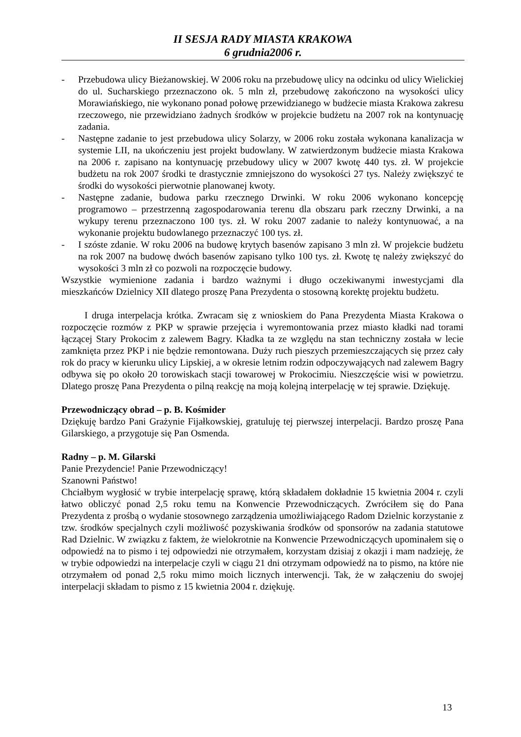II SESJA RADY MIASTA KRAKOWA
6 grudnia2006 r.
- Przebudowa ulicy Bieżanowskiej. W 2006 roku na przebudowę ulicy na odcinku od ulicy Wielickiej do ul. Sucharskiego przeznaczono ok. 5 mln zł, przebudowę zakończono na wysokości ulicy Morawiańskiego, nie wykonano ponad połowę przewidzianego w budżecie miasta Krakowa zakresu rzeczowego, nie przewidziano żadnych środków w projekcie budżetu na 2007 rok na kontynuację zadania.
- Następne zadanie to jest przebudowa ulicy Solarzy, w 2006 roku została wykonana kanalizacja w systemie LII, na ukończeniu jest projekt budowlany. W zatwierdzonym budżecie miasta Krakowa na 2006 r. zapisano na kontynuację przebudowy ulicy w 2007 kwotę 440 tys. zł. W projekcie budżetu na rok 2007 środki te drastycznie zmniejszono do wysokości 27 tys. Należy zwiększyć te środki do wysokości pierwotnie planowanej kwoty.
- Następne zadanie, budowa parku rzecznego Drwinki. W roku 2006 wykonano koncepcję programowo – przestrzenną zagospodarowania terenu dla obszaru park rzeczny Drwinki, a na wykupy terenu przeznaczono 100 tys. zł. W roku 2007 zadanie to należy kontynuować, a na wykonanie projektu budowlanego przeznaczyć 100 tys. zł.
- I szóste zdanie. W roku 2006 na budowę krytych basenów zapisano 3 mln zł. W projekcie budżetu na rok 2007 na budowę dwóch basenów zapisano tylko 100 tys. zł. Kwotę tę należy zwiększyć do wysokości 3 mln zł co pozwoli na rozpoczęcie budowy.
Wszystkie wymienione zadania i bardzo ważnymi i długo oczekiwanymi inwestycjami dla mieszkańców Dzielnicy XII dlatego proszę Pana Prezydenta o stosowną korektę projektu budżetu.
I druga interpelacja krótka. Zwracam się z wnioskiem do Pana Prezydenta Miasta Krakowa o rozpoczęcie rozmów z PKP w sprawie przejęcia i wyremontowania przez miasto kładki nad torami łączącej Stary Prokocim z zalewem Bagry. Kładka ta ze względu na stan techniczny została w lecie zamknięta przez PKP i nie będzie remontowana. Duży ruch pieszych przemieszczających się przez cały rok do pracy w kierunku ulicy Lipskiej, a w okresie letnim rodzin odpoczywających nad zalewem Bagry odbywa się po około 20 torowiskach stacji towarowej w Prokocimiu. Nieszczęście wisi w powietrzu. Dlatego proszę Pana Prezydenta o pilną reakcję na moją kolejną interpelację w tej sprawie. Dziękuję.
Przewodniczący obrad – p. B. Kośmider
Dziękuję bardzo Pani Grażynie Fijałkowskiej, gratuluję tej pierwszej interpelacji. Bardzo proszę Pana Gilarskiego, a przygotuje się Pan Osmenda.
Radny – p. M. Gilarski
Panie Prezydencie! Panie Przewodniczący!
Szanowni Państwo!
Chciałbym wygłosić w trybie interpelację sprawę, którą składałem dokładnie 15 kwietnia 2004 r. czyli łatwo obliczyć ponad 2,5 roku temu na Konwencie Przewodniczących. Zwróciłem się do Pana Prezydenta z prośbą o wydanie stosownego zarządzenia umożliwiającego Radom Dzielnic korzystanie z tzw. środków specjalnych czyli możliwość pozyskiwania środków od sponsorów na zadania statutowe Rad Dzielnic. W związku z faktem, że wielokrotnie na Konwencie Przewodniczących upominałem się o odpowiedź na to pismo i tej odpowiedzi nie otrzymałem, korzystam dzisiaj z okazji i mam nadzieję, że w trybie odpowiedzi na interpelacje czyli w ciągu 21 dni otrzymam odpowiedź na to pismo, na które nie otrzymałem od ponad 2,5 roku mimo moich licznych interwencji. Tak, że w załączeniu do swojej interpelacji składam to pismo z 15 kwietnia 2004 r. dziękuję.
13